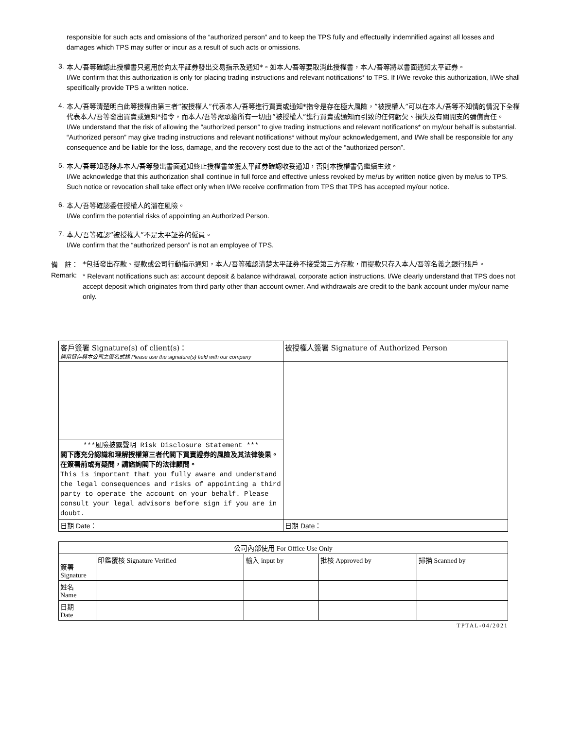responsible for such acts and omissions of the “authorized person” and to keep the TPS fully and effectually indemnified against all losses and damages which TPS may suffer or incur as a result of such acts or omissions.
3.
本人/吾等確認此授權書只適用於向太平証券發出交易指示及通知*。如本人/吾等要取消此授權書，本人/吾等將以書面通知太平証券。
I/We confirm that this authorization is only for placing trading instructions and relevant notifications* to TPS. If I/We revoke this authorization, I/We shall specifically provide TPS a written notice.
4.
本人/吾等清楚明白此等授權由第三者“被授權人”代表本人/吾等進行買賣或通知*指令是存在極大風險，”被授權人”可以在本人/吾等不知情的情況下全權代表本人/吾等發出買賣或通知*指令，而本人/吾等需承擔所有一切由“被授權人”進行買賣或通知而引致的任何虧欠、損失及有關開支的彌償責任。
I/We understand that the risk of allowing the “authorized person” to give trading instructions and relevant notifications* on my/our behalf is substantial. “Authorized person” may give trading instructions and relevant notifications* without my/our acknowledgement, and I/We shall be responsible for any consequence and be liable for the loss, damage, and the recovery cost due to the act of the “authorized person”.
5.
本人/吾等知悉除非本人/吾等發出書面通知終止授權書並獲太平証券確認收妥通知，否則本授權書仍繼續生效。
I/We acknowledge that this authorization shall continue in full force and effective unless revoked by me/us by written notice given by me/us to TPS. Such notice or revocation shall take effect only when I/We receive confirmation from TPS that TPS has accepted my/our notice.
6.
本人/吾等確認委任授權人的潛在風險。
I/We confirm the potential risks of appointing an Authorized Person.
7.
本人/吾等確認“被授權人”不是太平証券的僱員。
I/We confirm that the “authorized person” is not an employee of TPS.
備　註：
*包括發出存款、提款或公司行動指示通知，本人/吾等確認清楚太平証券不接受第三方存款，而提款只存入本人/吾等名義之銀行賬戶。
Remark:
* Relevant notifications such as: account deposit & balance withdrawal, corporate action instructions. I/We clearly understand that TPS does not accept deposit which originates from third party other than account owner. And withdrawals are credit to the bank account under my/our name only.
| 客戶簽署 Signature(s) of client(s)： 請用留存與本公司之簽名式樣 Please use the signature(s) field with our company | 被授權人簽署 Signature of Authorized Person |
| ***風險披露聲明 Risk Disclosure Statement *** 閣下應充分認識和理解授權第三者代閣下買賣證券的風險及其法律後果。 在簽署前或有疑問，請諮詢閣下的法律顧問。 This is important that you fully aware and understand the legal consequences and risks of appointing a third party to operate the account on your behalf. Please consult your legal advisors before sign if you are in doubt. | |
| 日期 Date： | 日期 Date： |
| 公司內部使用 For Office Use Only | | | | |
| --- | --- | --- | --- | --- |
| 簽署 Signature | 印鑑覆核 Signature Verified | 輸入 input by | 批核 Approved by | 掃描 Scanned by |
| 姓名 Name | | | | |
| 日期 Date | | | | |
TPTAL-04/2021